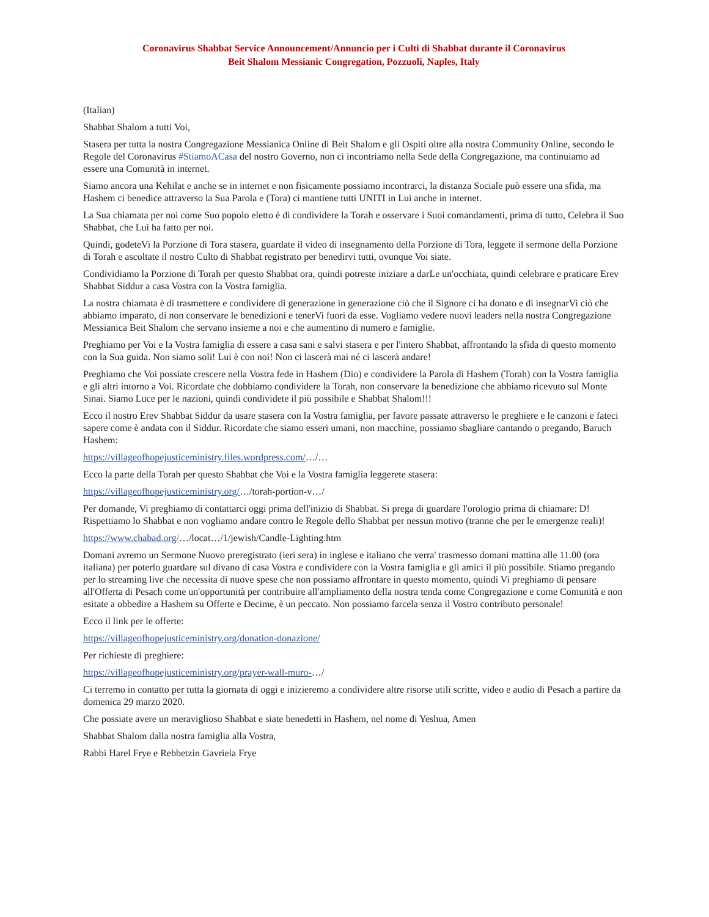Coronavirus Shabbat Service Announcement/Annuncio per i Culti di Shabbat durante il Coronavirus
Beit Shalom Messianic Congregation, Pozzuoli, Naples, Italy
(Italian)
Shabbat Shalom a tutti Voi,
Stasera per tutta la nostra Congregazione Messianica Online di Beit Shalom e gli Ospiti oltre alla nostra Community Online, secondo le Regole del Coronavirus #StiamoACasa del nostro Governo, non ci incontriamo nella Sede della Congregazione, ma continuiamo ad essere una Comunità in internet.
Siamo ancora una Kehilat e anche se in internet e non fisicamente possiamo incontrarci, la distanza Sociale può essere una sfida, ma Hashem ci benedice attraverso la Sua Parola e (Tora) ci mantiene tutti UNITI in Lui anche in internet.
La Sua chiamata per noi come Suo popolo eletto è di condividere la Torah e osservare i Suoi comandamenti, prima di tutto, Celebra il Suo Shabbat, che Lui ha fatto per noi.
Quindi, godeteVi la Porzione di Tora stasera, guardate il video di insegnamento della Porzione di Tora, leggete il sermone della Porzione di Torah e ascoltate il nostro Culto di Shabbat registrato per benedirvi tutti, ovunque Voi siate.
Condividiamo la Porzione di Torah per questo Shabbat ora, quindi potreste iniziare a darLe un'occhiata, quindi celebrare e praticare Erev Shabbat Siddur a casa Vostra con la Vostra famiglia.
La nostra chiamata è di trasmettere e condividere di generazione in generazione ciò che il Signore ci ha donato e di insegnarVi ciò che abbiamo imparato, di non conservare le benedizioni e tenerVi fuori da esse. Vogliamo vedere nuovi leaders nella nostra Congregazione Messianica Beit Shalom che servano insieme a noi e che aumentino di numero e famiglie.
Preghiamo per Voi e la Vostra famiglia di essere a casa sani e salvi stasera e per l'intero Shabbat, affrontando la sfida di questo momento con la Sua guida. Non siamo soli! Lui è con noi! Non ci lascerà mai né ci lascerà andare!
Preghiamo che Voi possiate crescere nella Vostra fede in Hashem (Dio) e condividere la Parola di Hashem (Torah) con la Vostra famiglia e gli altri intorno a Voi. Ricordate che dobbiamo condividere la Torah, non conservare la benedizione che abbiamo ricevuto sul Monte Sinai. Siamo Luce per le nazioni, quindi condividete il più possibile e Shabbat Shalom!!!
Ecco il nostro Erev Shabbat Siddur da usare stasera con la Vostra famiglia, per favore passate attraverso le preghiere e le canzoni e fateci sapere come è andata con il Siddur. Ricordate che siamo esseri umani, non macchine, possiamo sbagliare cantando o pregando, Baruch Hashem:
https://villageofhopejusticeministry.files.wordpress.com/…/…
Ecco la parte della Torah per questo Shabbat che Voi e la Vostra famiglia leggerete stasera:
https://villageofhopejusticeministry.org/…/torah-portion-v…/
Per domande, Vi preghiamo di contattarci oggi prima dell'inizio di Shabbat. Si prega di guardare l'orologio prima di chiamare: D! Rispettiamo lo Shabbat e non vogliamo andare contro le Regole dello Shabbat per nessun motivo (tranne che per le emergenze reali)!
https://www.chabad.org/…/locat…/1/jewish/Candle-Lighting.htm
Domani avremo un Sermone Nuovo preregistrato (ieri sera) in inglese e italiano che verra' trasmesso domani mattina alle 11.00 (ora italiana) per poterlo guardare sul divano di casa Vostra e condividere con la Vostra famiglia e gli amici il più possibile. Stiamo pregando per lo streaming live che necessita di nuove spese che non possiamo affrontare in questo momento, quindi Vi preghiamo di pensare all'Offerta di Pesach come un'opportunità per contribuire all'ampliamento della nostra tenda come Congregazione e come Comunità e non esitate a obbedire a Hashem su Offerte e Decime, è un peccato. Non possiamo farcela senza il Vostro contributo personale!
Ecco il link per le offerte:
https://villageofhopejusticeministry.org/donation-donazione/
Per richieste di preghiere:
https://villageofhopejusticeministry.org/prayer-wall-muro-…/
Ci terremo in contatto per tutta la giornata di oggi e inizieremo a condividere altre risorse utili scritte, video e audio di Pesach a partire da domenica 29 marzo 2020.
Che possiate avere un meraviglioso Shabbat e siate benedetti in Hashem, nel nome di Yeshua, Amen
Shabbat Shalom dalla nostra famiglia alla Vostra,
Rabbi Harel Frye e Rebbetzin Gavriela Frye